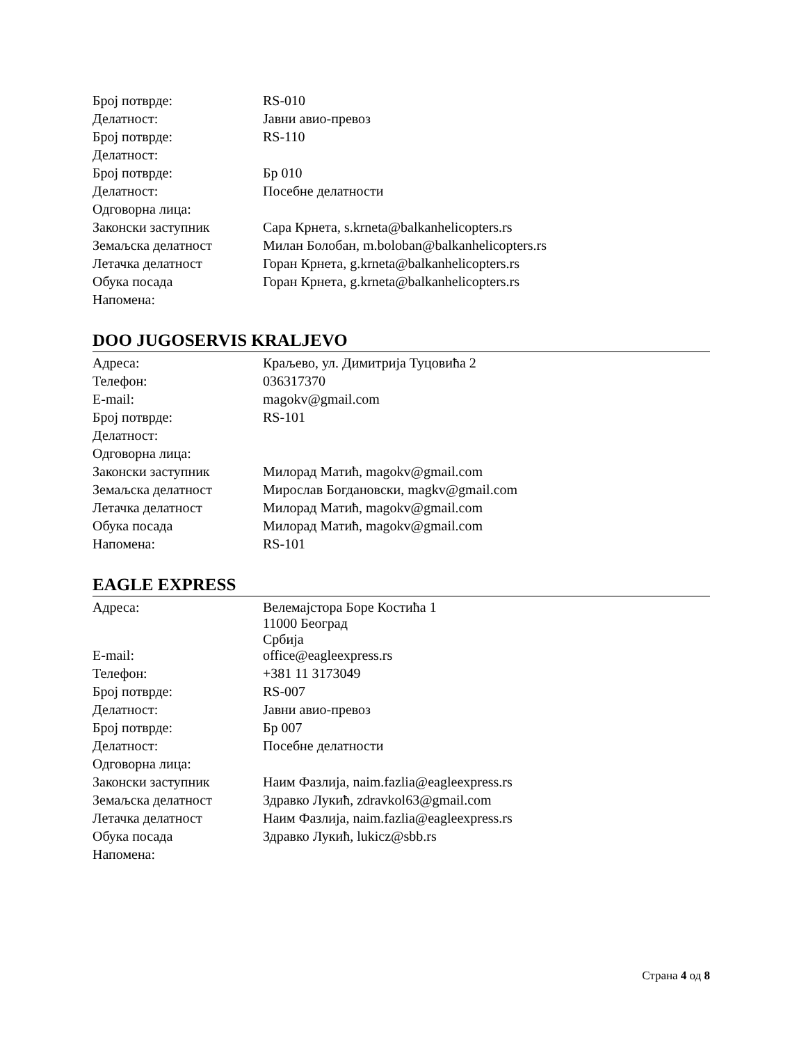| Број потврде: | RS-010 |
| Делатност: | Јавни авио-превоз |
| Број потврде: | RS-110 |
| Делатност: | |
| Број потврде: | Бр 010 |
| Делатност: | Посебне делатности |
| Одговорна лица: | |
| Законски заступник | Сара Крнета, s.krneta@balkanhelicopters.rs |
| Земаљска делатност | Милан Болобан, m.boloban@balkanhelicopters.rs |
| Летачка делатност | Горан Крнета, g.krneta@balkanhelicopters.rs |
| Обука посада | Горан Крнета, g.krneta@balkanhelicopters.rs |
| Напомена: | |
DOO JUGOSERVIS KRALJEVO
| Адреса: | Краљево, ул. Димитрија Туцовића 2 |
| Телефон: | 036317370 |
| E-mail: | magokv@gmail.com |
| Број потврде: | RS-101 |
| Делатност: | |
| Одговорна лица: | |
| Законски заступник | Милорад Матић, magokv@gmail.com |
| Земаљска делатност | Мирослав Богдановски, magkv@gmail.com |
| Летачка делатност | Милорад Матић, magokv@gmail.com |
| Обука посада | Милорад Матић, magokv@gmail.com |
| Напомена: | RS-101 |
EAGLE EXPRESS
| Адреса: | Велемајстора Боре Костића 1 11000 Београд Србија |
| E-mail: | office@eagleexpress.rs |
| Телефон: | +381 11 3173049 |
| Број потврде: | RS-007 |
| Делатност: | Јавни авио-превоз |
| Број потврде: | Бр 007 |
| Делатност: | Посебне делатности |
| Одговорна лица: | |
| Законски заступник | Наим Фазлија, naim.fazlia@eagleexpress.rs |
| Земаљска делатност | Здравко Лукић, zdravkol63@gmail.com |
| Летачка делатност | Наим Фазлија, naim.fazlia@eagleexpress.rs |
| Обука посада | Здравко Лукић, lukicz@sbb.rs |
| Напомена: | |
Страна 4 од 8